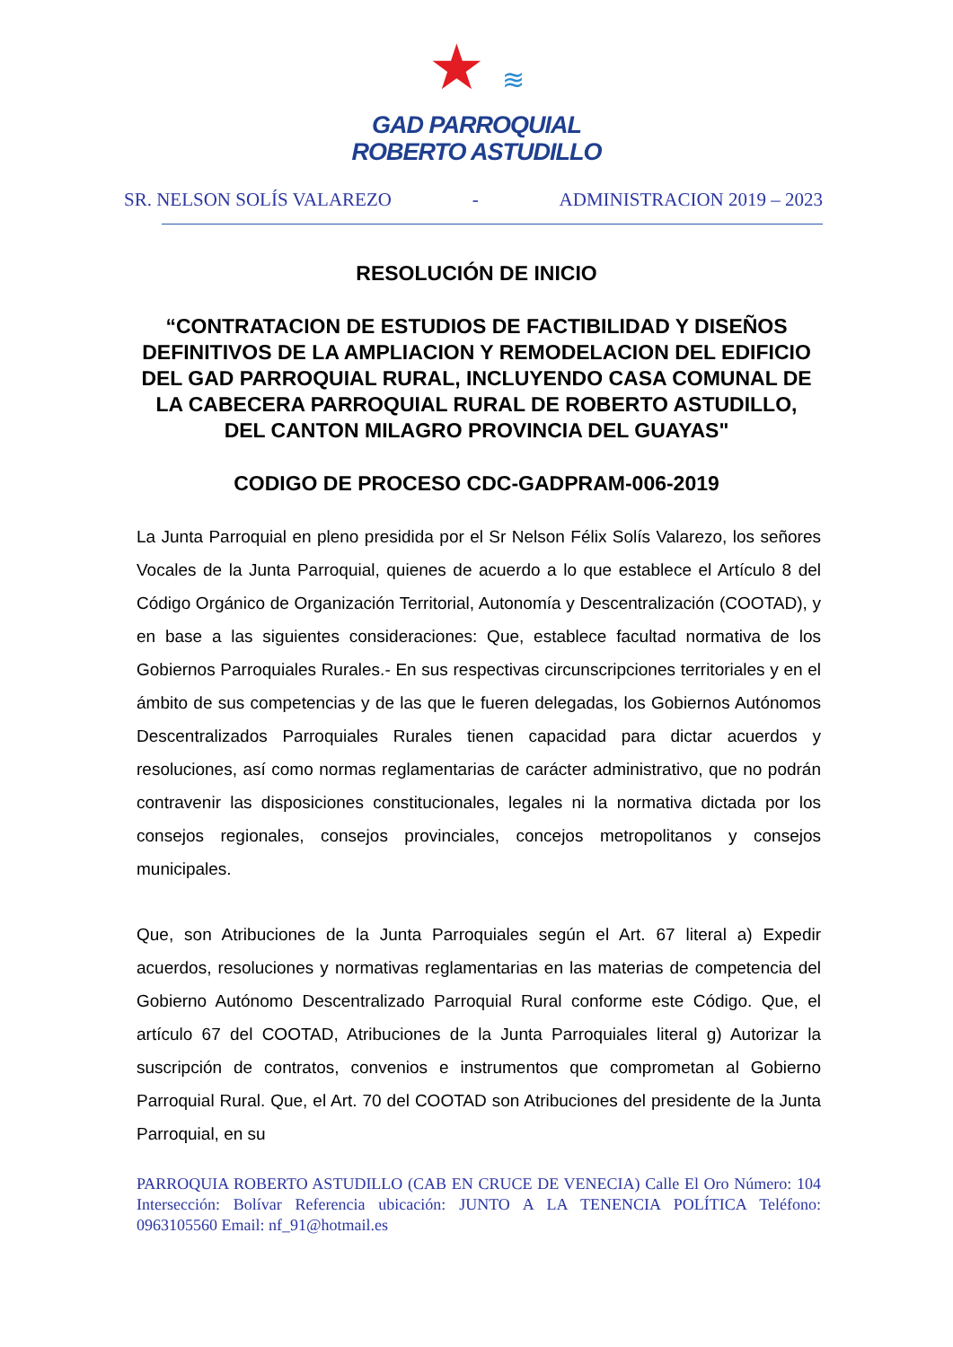★ ≋
GAD PARROQUIAL
ROBERTO ASTUDILLO
SR. NELSON SOLÍS VALAREZO - ADMINISTRACION 2019 – 2023
RESOLUCIÓN DE INICIO
“CONTRATACION DE ESTUDIOS DE FACTIBILIDAD Y DISEÑOS DEFINITIVOS DE LA AMPLIACION Y REMODELACION DEL EDIFICIO DEL GAD PARROQUIAL RURAL, INCLUYENDO CASA COMUNAL DE LA CABECERA PARROQUIAL RURAL DE ROBERTO ASTUDILLO, DEL CANTON MILAGRO PROVINCIA DEL GUAYAS"
CODIGO DE PROCESO CDC-GADPRAM-006-2019
La Junta Parroquial en pleno presidida por el Sr Nelson Félix Solís Valarezo, los señores Vocales de la Junta Parroquial, quienes de acuerdo a lo que establece el Artículo 8 del Código Orgánico de Organización Territorial, Autonomía y Descentralización (COOTAD), y en base a las siguientes consideraciones: Que, establece facultad normativa de los Gobiernos Parroquiales Rurales.- En sus respectivas circunscripciones territoriales y en el ámbito de sus competencias y de las que le fueren delegadas, los Gobiernos Autónomos Descentralizados Parroquiales Rurales tienen capacidad para dictar acuerdos y resoluciones, así como normas reglamentarias de carácter administrativo, que no podrán contravenir las disposiciones constitucionales, legales ni la normativa dictada por los consejos regionales, consejos provinciales, concejos metropolitanos y consejos municipales.
Que, son Atribuciones de la Junta Parroquiales según el Art. 67 literal a) Expedir acuerdos, resoluciones y normativas reglamentarias en las materias de competencia del Gobierno Autónomo Descentralizado Parroquial Rural conforme este Código. Que, el artículo 67 del COOTAD, Atribuciones de la Junta Parroquiales literal g) Autorizar la suscripción de contratos, convenios e instrumentos que comprometan al Gobierno Parroquial Rural. Que, el Art. 70 del COOTAD son Atribuciones del presidente de la Junta Parroquial, en su
PARROQUIA ROBERTO ASTUDILLO (CAB EN CRUCE DE VENECIA) Calle El Oro Número: 104 Intersección: Bolívar Referencia ubicación: JUNTO A LA TENENCIA POLÍTICA Teléfono: 0963105560 Email: nf_91@hotmail.es